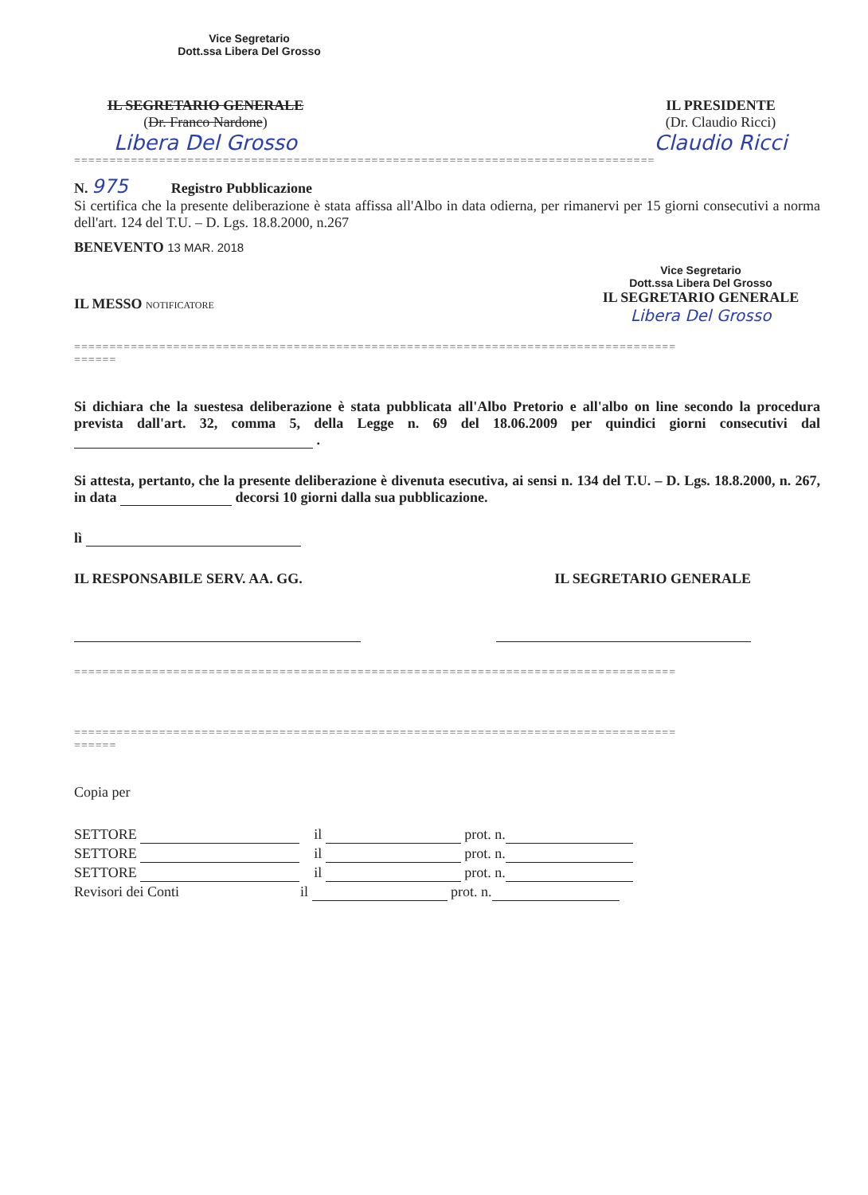Vice Segretario
Dott.ssa Libera Del Grosso
IL SEGRETARIO GENERALE
(Dr. Franco Nardone)
Libera Del Grosso
IL PRESIDENTE
(Dr. Claudio Ricci)
Claudio Ricci
==================================================================================
N. 975 Registro Pubblicazione
Si certifica che la presente deliberazione è stata affissa all'Albo in data odierna, per rimanervi per 15 giorni consecutivi a norma dell'art. 124 del T.U. – D. Lgs. 18.8.2000, n.267
BENEVENTO 13 MAR. 2018
IL MESSO NOTIFICATORE
Vice Segretario
Dott.ssa Libera Del Grosso
IL SEGRETARIO GENERALE
Libera Del Grosso
=====================================================================================
======
Si dichiara che la suestesa deliberazione è stata pubblicata all'Albo Pretorio e all'albo on line secondo la procedura prevista dall'art. 32, comma 5, della Legge n. 69 del 18.06.2009 per quindici giorni consecutivi dal .
Si attesta, pertanto, che la presente deliberazione è divenuta esecutiva, ai sensi n. 134 del T.U. – D. Lgs. 18.8.2000, n. 267, in data decorsi 10 giorni dalla sua pubblicazione.
lì
IL RESPONSABILE SERV. AA. GG. IL SEGRETARIO GENERALE
=====================================================================================
=====================================================================================
======
Copia per
SETTORE il prot. n.
SETTORE il prot. n.
SETTORE il prot. n.
Revisori dei Conti il prot. n.